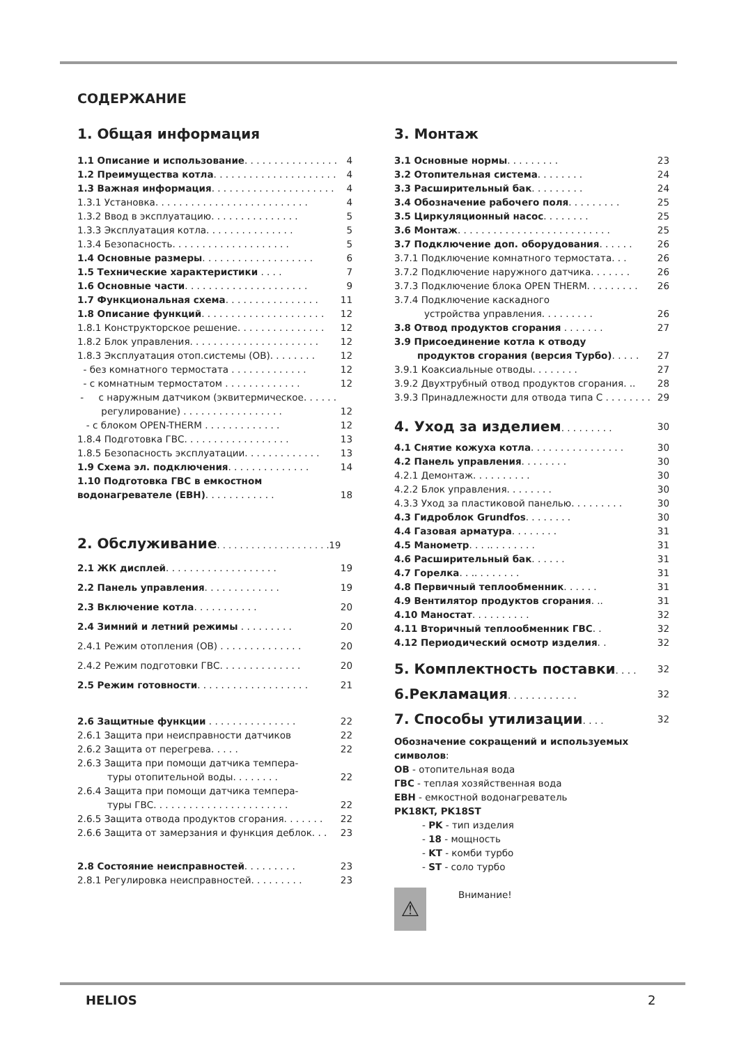СОДЕРЖАНИЕ
1. Общая информация
1.1 Описание и использование. . . . . . . . . . . . . . . . 4
1.2 Преимущества котла. . . . . . . . . . . . . . . . . . . . . 4
1.3 Важная информация. . . . . . . . . . . . . . . . . . . . . 4
1.3.1 Установка. . . . . . . . . . . . . . . . . . . . . . . . . . 4
1.3.2 Ввод в эксплуатацию. . . . . . . . . . . . . . . 5
1.3.3 Эксплуатация котла. . . . . . . . . . . . . . . 5
1.3.4 Безопасность. . . . . . . . . . . . . . . . . . . . 5
1.4 Основные размеры. . . . . . . . . . . . . . . . . . . 6
1.5 Технические характеристики . . . . 7
1.6 Основные части. . . . . . . . . . . . . . . . . . . . . 9
1.7 Функциональная схема. . . . . . . . . . . . . . . . 11
1.8 Описание функций. . . . . . . . . . . . . . . . . . . . . 12
1.8.1 Конструкторское решение. . . . . . . . . . . . . . . 12
1.8.2 Блок управления. . . . . . . . . . . . . . . . . . . . . . 12
1.8.3 Эксплуатация отоп.системы (ОВ). . . . . . . . 12
- без комнатного термостата . . . . . . . . . . . . . 12
- с комнатным термостатом . . . . . . . . . . . . . 12
- с наружным датчиком (эквитермическое. . . . . .
регулирование) . . . . . . . . . . . . . . . . . 12
- с блоком OPEN-THERM . . . . . . . . . . . . . 12
1.8.4 Подготовка ГВС. . . . . . . . . . . . . . . . . . 13
1.8.5 Безопасность эксплуатации. . . . . . . . . . . . . 13
1.9 Схема эл. подключения. . . . . . . . . . . . . . 14
1.10 Подготовка ГВС в емкостном
водонагревателе (ЕВН). . . . . . . . . . . . 18
2. Обслуживание. . . . . . . . . . . . . . . . . . . .19
2.1 ЖК дисплей. . . . . . . . . . . . . . . . . . . 19
2.2 Панель управления. . . . . . . . . . . . . 19
2.3 Включение котла. . . . . . . . . . . 20
2.4 Зимний и летний режимы . . . . . . . . . 20
2.4.1 Режим отопления (ОВ) . . . . . . . . . . . . . . 20
2.4.2 Режим подготовки ГВС. . . . . . . . . . . . . . 20
2.5 Режим готовности. . . . . . . . . . . . . . . . . . . 21
2.6 Защитные функции . . . . . . . . . . . . . . . 22
2.6.1 Защита при неисправности датчиков 22
2.6.2 Защита от перегрева. . . . . 22
2.6.3 Защита при помощи датчика темпера-
туры отопительной воды. . . . . . . . 22
2.6.4 Защита при помощи датчика темпера-
туры ГВС. . . . . . . . . . . . . . . . . . . . . . . 22
2.6.5 Защита отвода продуктов сгорания. . . . . . . 22
2.6.6 Защита от замерзания и функция деблок. . . 23
2.8 Состояние неисправностей. . . . . . . . . 23
2.8.1 Регулировка неисправностей. . . . . . . . . 23
3. Монтаж
3.1 Основные нормы. . . . . . . . . 23
3.2 Отопительная система. . . . . . . . 24
3.3 Расширительный бак. . . . . . . . . 24
3.4 Обозначение рабочего поля. . . . . . . . . 25
3.5 Циркуляционный насос. . . . . . . . 25
3.6 Монтаж. . . . . . . . . . . . . . . . . . . . . . . . . . 25
3.7 Подключение доп. оборудования. . . . . . 26
3.7.1 Подключение комнатного термостата. . . 26
3.7.2 Подключение наружного датчика. . . . . . . 26
3.7.3 Подключение блока OPEN THERM. . . . . . . . . 26
3.7.4 Подключение каскадного
устройства управления. . . . . . . . . 26
3.8 Отвод продуктов сгорания . . . . . . . 27
3.9 Присоединение котла к отводу
продуктов сгорания (версия Турбо). . . . . 27
3.9.1 Коаксиальные отводы. . . . . . . . 27
3.9.2 Двухтрубный отвод продуктов сгорания. .. 28
3.9.3 Принадлежности для отвода типа С . . . . . . . . 29
4. Уход за изделием. . . . . . . . . 30
4.1 Снятие кожуха котла. . . . . . . . . . . . . . . . 30
4.2 Панель управления. . . . . . . . 30
4.2.1 Демонтаж. . . . . . . . . . 30
4.2.2 Блок управления. . . . . . . . 30
4.3.3 Уход за пластиковой панелью. . . . . . . . . 30
4.3 Гидроблок Grundfos. . . . . . . . 30
4.4 Газовая арматура. . . . . . . . 31
4.5 Манометр. . . .. . . . . . . . 31
4.6 Расширительный бак. . . . . . 31
4.7 Горелка. . .. . . . . . . . 31
4.8 Первичный теплообменник. . . . . . 31
4.9 Вентилятор продуктов сгорания. .. 31
4.10 Маностат. . . . . . . . . . 32
4.11 Вторичный теплообменник ГВС. . 32
4.12 Периодический осмотр изделия. . 32
5. Комплектность поставки. . . . 32
6.Рекламация. . . . . . . . . . . . 32
7. Способы утилизации. . . . 32
Обозначение сокращений и используемых символов:
ОВ - отопительная вода
ГВС - теплая хозяйственная вода
ЕВН - емкостной водонагреватель
PK18KT, PK18ST
- PK - тип изделия
- 18 - мощность
- KT - комби турбо
- ST - соло турбо
⚠
Внимание!
HELIOS 2